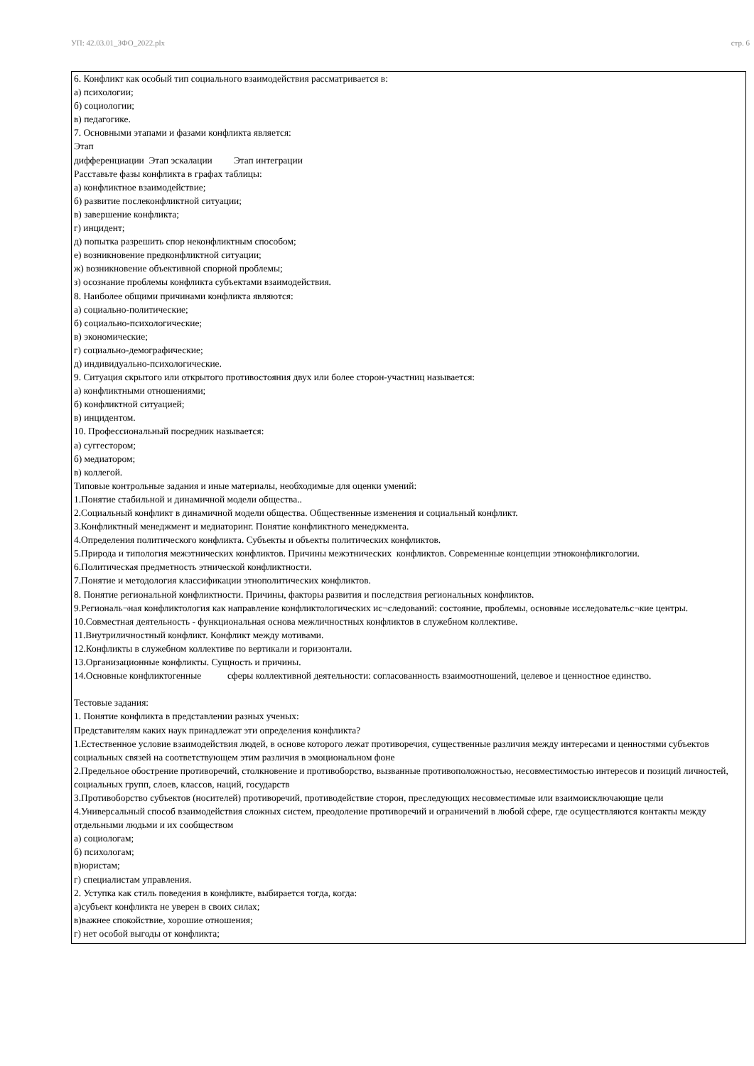УП: 42.03.01_ЗФО_2022.plx стр. 6
6. Конфликт как особый тип социального взаимодействия рассматривается в:
а) психологии;
б) социологии;
в) педагогике.
7. Основными этапами и фазами конфликта является:
Этап
дифференциации Этап эскалации Этап интеграции
Расставьте фазы конфликта в графах таблицы:
а) конфликтное взаимодействие;
б) развитие послеконфликтной ситуации;
в) завершение конфликта;
г) инцидент;
д) попытка разрешить спор неконфликтным способом;
е) возникновение предконфликтной ситуации;
ж) возникновение объективной спорной проблемы;
з) осознание проблемы конфликта субъектами взаимодействия.
8. Наиболее общими причинами конфликта являются:
а) социально-политические;
б) социально-психологические;
в) экономические;
г) социально-демографические;
д) индивидуально-психологические.
9. Ситуация скрытого или открытого противостояния двух или более сторон-участниц называется:
а) конфликтными отношениями;
б) конфликтной ситуацией;
в) инцидентом.
10. Профессиональный посредник называется:
а) суггестором;
б) медиатором;
в) коллегой.
Типовые контрольные задания и иные материалы, необходимые для оценки умений:
1.Понятие стабильной и динамичной модели общества..
2.Социальный конфликт в динамичной модели общества. Общественные изменения и социальный конфликт.
3.Конфликтный менеджмент и медиаторинг. Понятие конфликтного менеджмента.
4.Определения политического конфликта. Субъекты и объекты политических конфликтов.
5.Природа и типология межэтнических конфликтов. Причины межэтнических конфликтов. Современные концепции этноконфликгологии.
6.Политическая предметность этнической конфликтности.
7.Понятие и методология классификации этнополитических конфликтов.
8. Понятие региональной конфликтности. Причины, факторы развития и последствия региональных конфликтов.
9.Региональ¬ная конфликтология как направление конфликтологических ис¬следований: состояние, проблемы, основные исследовательс¬кие центры.
10.Совместная деятельность - функциональная основа межличностных конфликтов в служебном коллективе.
11.Внутриличностный конфликт. Конфликт между мотивами.
12.Конфликты в служебном коллективе по вертикали и горизонтали.
13.Организационные конфликты. Сущность и причины.
14.Основные конфликтогенные сферы коллективной деятельности: согласованность взаимоотношений, целевое и ценностное единство.
Тестовые задания:
1. Понятие конфликта в представлении разных ученых:
Представителям каких наук принадлежат эти определения конфликта?
1.Естественное условие взаимодействия людей, в основе которого лежат противоречия, существенные различия между интересами и ценностями субъектов социальных связей на соответствующем этим различия в эмоциональном фоне
2.Предельное обострение противоречий, столкновение и противоборство, вызванные противоположностью, несовместимостью интересов и позиций личностей, социальных групп, слоев, классов, наций, государств
3.Противоборство субъектов (носителей) противоречий, противодействие сторон, преследующих несовместимые или взаимоисключающие цели
4.Универсальный способ взаимодействия сложных систем, преодоление противоречий и ограничений в любой сфере, где осуществляются контакты между отдельными людьми и их сообществом
а) социологам;
б) психологам;
в)юристам;
г) специалистам управления.
2. Уступка как стиль поведения в конфликте, выбирается тогда, когда:
а)субъект конфликта не уверен в своих силах;
в)важнее спокойствие, хорошие отношения;
г) нет особой выгоды от конфликта;